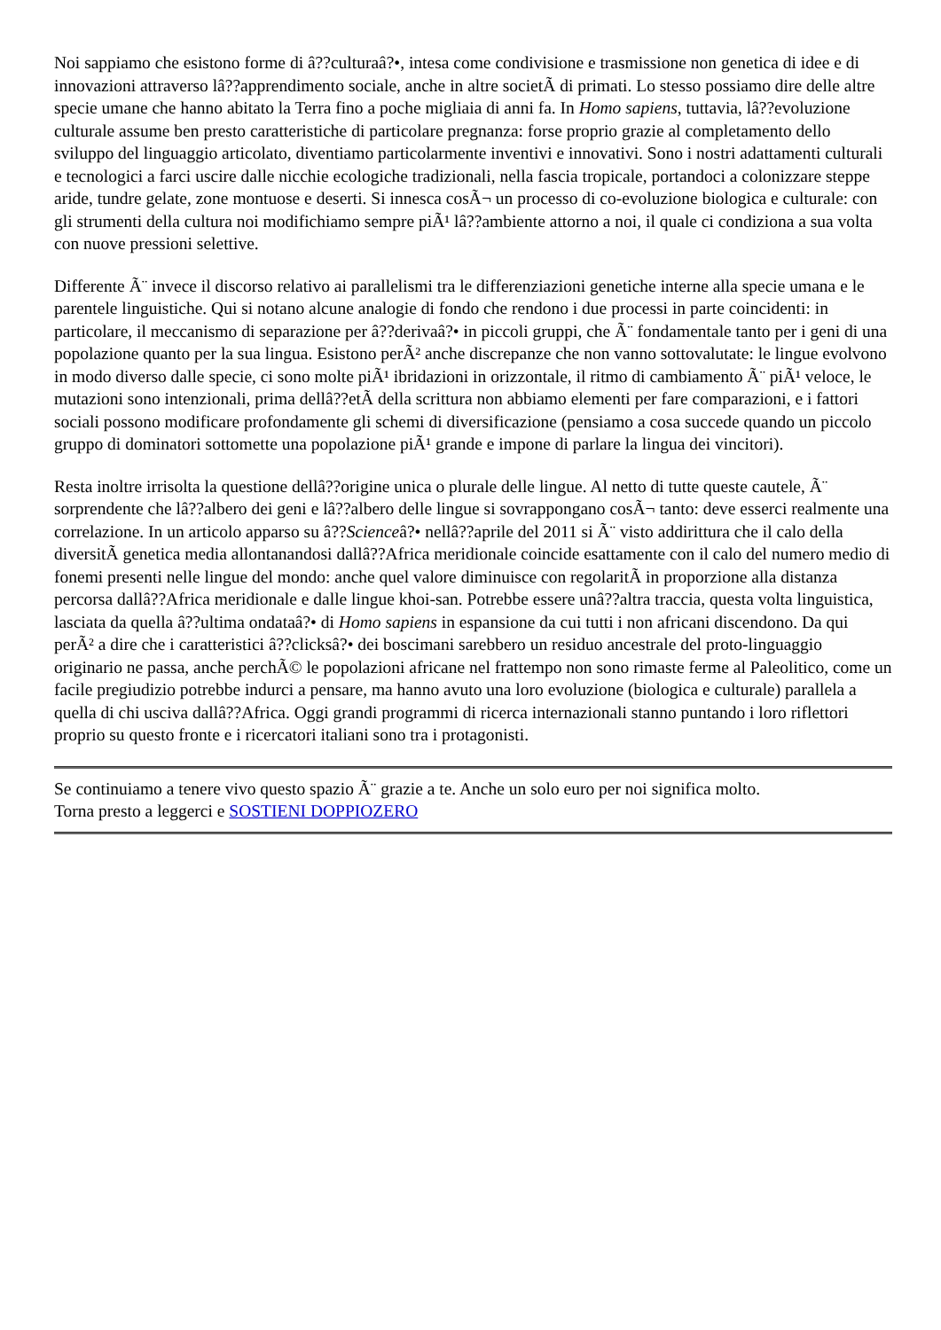Noi sappiamo che esistono forme di â??culturaâ?•, intesa come condivisione e trasmissione non genetica di idee e di innovazioni attraverso lâ??apprendimento sociale, anche in altre societÃ di primati. Lo stesso possiamo dire delle altre specie umane che hanno abitato la Terra fino a poche migliaia di anni fa. In Homo sapiens, tuttavia, lâ??evoluzione culturale assume ben presto caratteristiche di particolare pregnanza: forse proprio grazie al completamento dello sviluppo del linguaggio articolato, diventiamo particolarmente inventivi e innovativi. Sono i nostri adattamenti culturali e tecnologici a farci uscire dalle nicchie ecologiche tradizionali, nella fascia tropicale, portandoci a colonizzare steppe aride, tundre gelate, zone montuose e deserti. Si innesca cosÃ¬ un processo di co-evoluzione biologica e culturale: con gli strumenti della cultura noi modifichiamo sempre piÃ¹ lâ??ambiente attorno a noi, il quale ci condiziona a sua volta con nuove pressioni selettive.
Differente Ã¨ invece il discorso relativo ai parallelismi tra le differenziazioni genetiche interne alla specie umana e le parentele linguistiche. Qui si notano alcune analogie di fondo che rendono i due processi in parte coincidenti: in particolare, il meccanismo di separazione per â??derivaâ?• in piccoli gruppi, che Ã¨ fondamentale tanto per i geni di una popolazione quanto per la sua lingua. Esistono perÃ² anche discrepanze che non vanno sottovalutate: le lingue evolvono in modo diverso dalle specie, ci sono molte piÃ¹ ibridazioni in orizzontale, il ritmo di cambiamento Ã¨ piÃ¹ veloce, le mutazioni sono intenzionali, prima dellâ??etÃ della scrittura non abbiamo elementi per fare comparazioni, e i fattori sociali possono modificare profondamente gli schemi di diversificazione (pensiamo a cosa succede quando un piccolo gruppo di dominatori sottomette una popolazione piÃ¹ grande e impone di parlare la lingua dei vincitori).
Resta inoltre irrisolta la questione dellâ??origine unica o plurale delle lingue. Al netto di tutte queste cautele, Ã¨ sorprendente che lâ??albero dei geni e lâ??albero delle lingue si sovrappongano cosÃ¬ tanto: deve esserci realmente una correlazione. In un articolo apparso su â??Scienceâ?• nellâ??aprile del 2011 si Ã¨ visto addirittura che il calo della diversitÃ genetica media allontanandosi dallâ??Africa meridionale coincide esattamente con il calo del numero medio di fonemi presenti nelle lingue del mondo: anche quel valore diminuisce con regolaritÃ in proporzione alla distanza percorsa dallâ??Africa meridionale e dalle lingue khoi-san. Potrebbe essere unâ??altra traccia, questa volta linguistica, lasciata da quella â??ultima ondataâ?• di Homo sapiens in espansione da cui tutti i non africani discendono. Da qui perÃ² a dire che i caratteristici â??clicksâ?• dei boscimani sarebbero un residuo ancestrale del proto-linguaggio originario ne passa, anche perchÃ© le popolazioni africane nel frattempo non sono rimaste ferme al Paleolitico, come un facile pregiudizio potrebbe indurci a pensare, ma hanno avuto una loro evoluzione (biologica e culturale) parallela a quella di chi usciva dallâ??Africa. Oggi grandi programmi di ricerca internazionali stanno puntando i loro riflettori proprio su questo fronte e i ricercatori italiani sono tra i protagonisti.
Se continuiamo a tenere vivo questo spazio Ã¨ grazie a te. Anche un solo euro per noi significa molto.
Torna presto a leggerci e SOSTIENI DOPPIOZERO